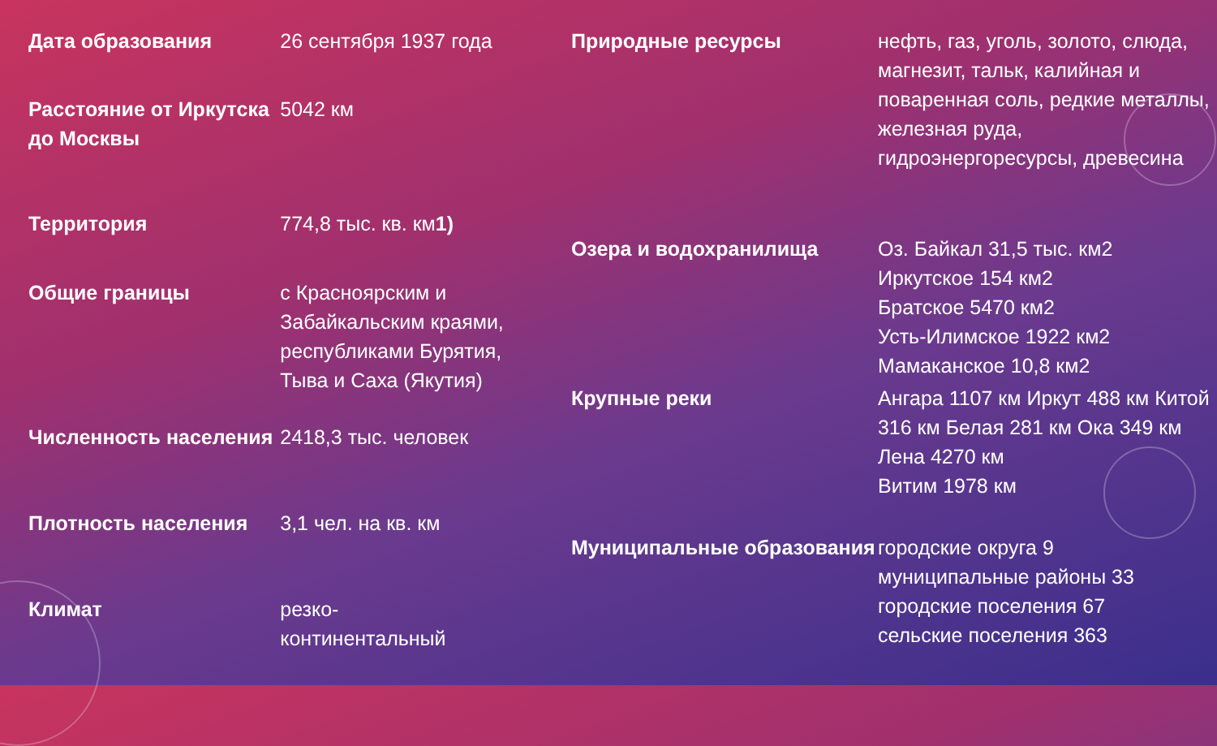| Дата образования | 26 сентября 1937 года |
| Расстояние от Иркутска до Москвы | 5042 км |
| Территория | 774,8 тыс. кв. км 1) |
| Общие границы | с Красноярским и Забайкальским краями, республиками Бурятия, Тыва и Саха (Якутия) |
| Численность населения | 2418,3 тыс. человек |
| Плотность населения | 3,1 чел. на кв. км |
| Климат | резко- континентальный |
| Природные ресурсы | нефть, газ, уголь, золото, слюда, магнезит, тальк, калийная и поваренная соль, редкие металлы, железная руда, гидроэнергоресурсы, древесина |
| Озера и водохранилища | Оз. Байкал 31,5 тыс. км2 Иркутское 154 км2 Братское 5470 км2 Усть-Илимское 1922 км2 Мамаканское 10,8 км2 |
| Крупные реки | Ангара 1107 км Иркут 488 км Китой 316 км Белая 281 км Ока 349 км Лена 4270 км Витим 1978 км |
| Муниципальные образования | городские округа 9 муниципальные районы 33 городские поселения 67 сельские поселения 363 |